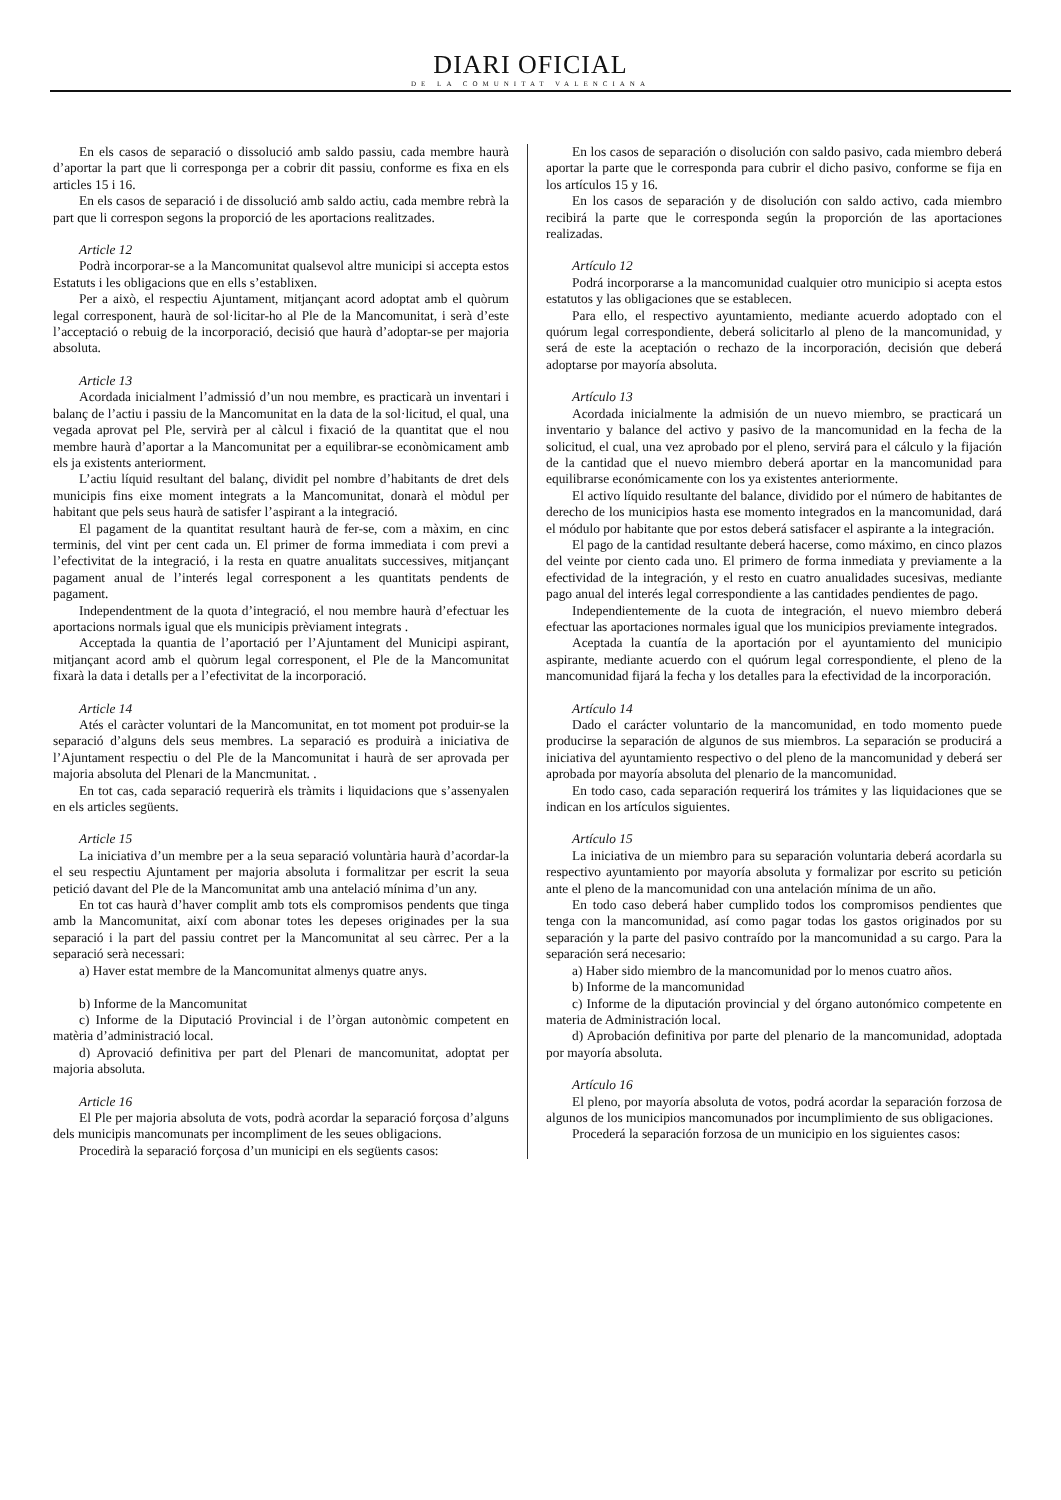DIARI OFICIAL
DE LA COMUNITAT VALENCIANA
En els casos de separació o dissolució amb saldo passiu, cada membre haurà d’aportar la part que li corresponga per a cobrir dit passiu, conforme es fixa en els articles 15 i 16.
En els casos de separació i de dissolució amb saldo actiu, cada membre rebrà la part que li correspon segons la proporció de les aportacions realitzades.
Article 12
Podrà incorporar-se a la Mancomunitat qualsevol altre municipi si accepta estos Estatuts i les obligacions que en ells s’establixen.
Per a això, el respectiu Ajuntament, mitjançant acord adoptat amb el quòrum legal corresponent, haurà de sol·licitar-ho al Ple de la Mancomunitat, i serà d’este l’acceptació o rebuig de la incorporació, decisió que haurà d’adoptar-se per majoria absoluta.
Article 13
Acordada inicialment l’admissió d’un nou membre, es practicarà un inventari i balanç de l’actiu i passiu de la Mancomunitat en la data de la sol·licitud, el qual, una vegada aprovat pel Ple, servirà per al càlcul i fixació de la quantitat que el nou membre haurà d’aportar a la Mancomunitat per a equilibrar-se econòmicament amb els ja existents anteriorment.
L’actiu líquid resultant del balanç, dividit pel nombre d’habitants de dret dels municipis fins eixe moment integrats a la Mancomunitat, donarà el mòdul per habitant que pels seus haurà de satisfer l’aspirant a la integració.
El pagament de la quantitat resultant haurà de fer-se, com a màxim, en cinc terminis, del vint per cent cada un. El primer de forma immediata i com previ a l’efectivitat de la integració, i la resta en quatre anualitats successives, mitjançant pagament anual de l’interés legal corresponent a les quantitats pendents de pagament.
Independentment de la quota d’integració, el nou membre haurà d’efectuar les aportacions normals igual que els municipis prèviament integrats .
Acceptada la quantia de l’aportació per l’Ajuntament del Municipi aspirant, mitjançant acord amb el quòrum legal corresponent, el Ple de la Mancomunitat fixarà la data i detalls per a l’efectivitat de la incorporació.
Article 14
Atés el caràcter voluntari de la Mancomunitat, en tot moment pot produir-se la separació d’alguns dels seus membres. La separació es produirà a iniciativa de l’Ajuntament respectiu o del Ple de la Mancomunitat i haurà de ser aprovada per majoria absoluta del Plenari de la Mancmunitat. .
En tot cas, cada separació requerirà els tràmits i liquidacions que s’assenyalen en els articles següents.
Article 15
La iniciativa d’un membre per a la seua separació voluntària haurà d’acordar-la el seu respectiu Ajuntament per majoria absoluta i formalitzar per escrit la seua petició davant del Ple de la Mancomunitat amb una antelació mínima d’un any.
En tot cas haurà d’haver complit amb tots els compromisos pendents que tinga amb la Mancomunitat, així com abonar totes les depeses originades per la sua separació i la part del passiu contret per la Mancomunitat al seu càrrec. Per a la separació serà necessari:
a) Haver estat membre de la Mancomunitat almenys quatre anys.
b) Informe de la Mancomunitat
c) Informe de la Diputació Provincial i de l’òrgan autonòmic competent en matèria d’administració local.
d) Aprovació definitiva per part del Plenari de mancomunitat, adoptat per majoria absoluta.
Article 16
El Ple per majoria absoluta de vots, podrà acordar la separació forçosa d’alguns dels municipis mancomunats per incompliment de les seues obligacions.
Procedirà la separació forçosa d’un municipi en els següents casos:
En los casos de separación o disolución con saldo pasivo, cada miembro deberá aportar la parte que le corresponda para cubrir el dicho pasivo, conforme se fija en los artículos 15 y 16.
En los casos de separación y de disolución con saldo activo, cada miembro recibirá la parte que le corresponda según la proporción de las aportaciones realizadas.
Artículo 12
Podrá incorporarse a la mancomunidad cualquier otro municipio si acepta estos estatutos y las obligaciones que se establecen.
Para ello, el respectivo ayuntamiento, mediante acuerdo adoptado con el quórum legal correspondiente, deberá solicitarlo al pleno de la mancomunidad, y será de este la aceptación o rechazo de la incorporación, decisión que deberá adoptarse por mayoría absoluta.
Artículo 13
Acordada inicialmente la admisión de un nuevo miembro, se practicará un inventario y balance del activo y pasivo de la mancomunidad en la fecha de la solicitud, el cual, una vez aprobado por el pleno, servirá para el cálculo y la fijación de la cantidad que el nuevo miembro deberá aportar en la mancomunidad para equilibrarse económicamente con los ya existentes anteriormente.
El activo líquido resultante del balance, dividido por el número de habitantes de derecho de los municipios hasta ese momento integrados en la mancomunidad, dará el módulo por habitante que por estos deberá satisfacer el aspirante a la integración.
El pago de la cantidad resultante deberá hacerse, como máximo, en cinco plazos del veinte por ciento cada uno. El primero de forma inmediata y previamente a la efectividad de la integración, y el resto en cuatro anualidades sucesivas, mediante pago anual del interés legal correspondiente a las cantidades pendientes de pago.
Independientemente de la cuota de integración, el nuevo miembro deberá efectuar las aportaciones normales igual que los municipios previamente integrados.
Aceptada la cuantía de la aportación por el ayuntamiento del municipio aspirante, mediante acuerdo con el quórum legal correspondiente, el pleno de la mancomunidad fijará la fecha y los detalles para la efectividad de la incorporación.
Artículo 14
Dado el carácter voluntario de la mancomunidad, en todo momento puede producirse la separación de algunos de sus miembros. La separación se producirá a iniciativa del ayuntamiento respectivo o del pleno de la mancomunidad y deberá ser aprobada por mayoría absoluta del plenario de la mancomunidad.
En todo caso, cada separación requerirá los trámites y las liquidaciones que se indican en los artículos siguientes.
Artículo 15
La iniciativa de un miembro para su separación voluntaria deberá acordarla su respectivo ayuntamiento por mayoría absoluta y formalizar por escrito su petición ante el pleno de la mancomunidad con una antelación mínima de un año.
En todo caso deberá haber cumplido todos los compromisos pendientes que tenga con la mancomunidad, así como pagar todas los gastos originados por su separación y la parte del pasivo contraído por la mancomunidad a su cargo. Para la separación será necesario:
a) Haber sido miembro de la mancomunidad por lo menos cuatro años.
b) Informe de la mancomunidad
c) Informe de la diputación provincial y del órgano autonómico competente en materia de Administración local.
d) Aprobación definitiva por parte del plenario de la mancomunidad, adoptada por mayoría absoluta.
Artículo 16
El pleno, por mayoría absoluta de votos, podrá acordar la separación forzosa de algunos de los municipios mancomunados por incumplimiento de sus obligaciones.
Procederá la separación forzosa de un municipio en los siguientes casos: